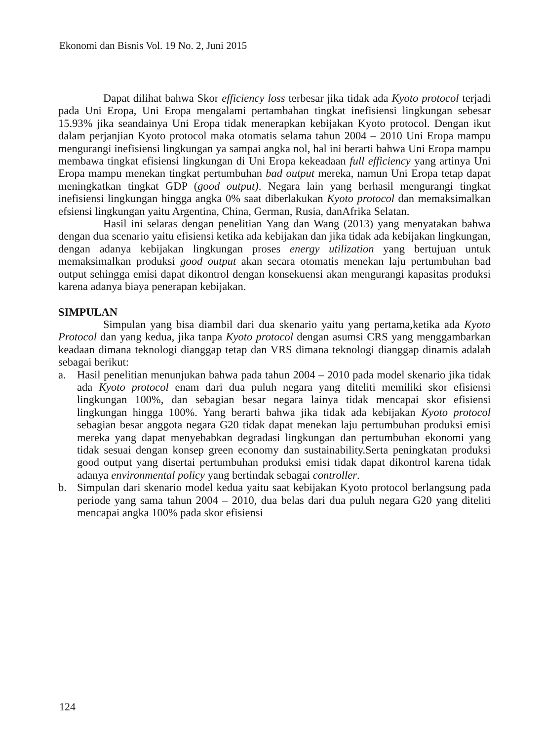Ekonomi dan Bisnis Vol. 19 No. 2, Juni 2015
Dapat dilihat bahwa Skor efficiency loss terbesar jika tidak ada Kyoto protocol terjadi pada Uni Eropa, Uni Eropa mengalami pertambahan tingkat inefisiensi lingkungan sebesar 15.93% jika seandainya Uni Eropa tidak menerapkan kebijakan Kyoto protocol. Dengan ikut dalam perjanjian Kyoto protocol maka otomatis selama tahun 2004 – 2010 Uni Eropa mampu mengurangi inefisiensi lingkungan ya sampai angka nol, hal ini berarti bahwa Uni Eropa mampu membawa tingkat efisiensi lingkungan di Uni Eropa kekeadaan full efficiency yang artinya Uni Eropa mampu menekan tingkat pertumbuhan bad output mereka, namun Uni Eropa tetap dapat meningkatkan tingkat GDP (good output). Negara lain yang berhasil mengurangi tingkat inefisiensi lingkungan hingga angka 0% saat diberlakukan Kyoto protocol dan memaksimalkan efsiensi lingkungan yaitu Argentina, China, German, Rusia, danAfrika Selatan.
Hasil ini selaras dengan penelitian Yang dan Wang (2013) yang menyatakan bahwa dengan dua scenario yaitu efisiensi ketika ada kebijakan dan jika tidak ada kebijakan lingkungan, dengan adanya kebijakan lingkungan proses energy utilization yang bertujuan untuk memaksimalkan produksi good output akan secara otomatis menekan laju pertumbuhan bad output sehingga emisi dapat dikontrol dengan konsekuensi akan mengurangi kapasitas produksi karena adanya biaya penerapan kebijakan.
SIMPULAN
Simpulan yang bisa diambil dari dua skenario yaitu yang pertama,ketika ada Kyoto Protocol dan yang kedua, jika tanpa Kyoto protocol dengan asumsi CRS yang menggambarkan keadaan dimana teknologi dianggap tetap dan VRS dimana teknologi dianggap dinamis adalah sebagai berikut:
a. Hasil penelitian menunjukan bahwa pada tahun 2004 – 2010 pada model skenario jika tidak ada Kyoto protocol enam dari dua puluh negara yang diteliti memiliki skor efisiensi lingkungan 100%, dan sebagian besar negara lainya tidak mencapai skor efisiensi lingkungan hingga 100%. Yang berarti bahwa jika tidak ada kebijakan Kyoto protocol sebagian besar anggota negara G20 tidak dapat menekan laju pertumbuhan produksi emisi mereka yang dapat menyebabkan degradasi lingkungan dan pertumbuhan ekonomi yang tidak sesuai dengan konsep green economy dan sustainability.Serta peningkatan produksi good output yang disertai pertumbuhan produksi emisi tidak dapat dikontrol karena tidak adanya environmental policy yang bertindak sebagai controller.
b. Simpulan dari skenario model kedua yaitu saat kebijakan Kyoto protocol berlangsung pada periode yang sama tahun 2004 – 2010, dua belas dari dua puluh negara G20 yang diteliti mencapai angka 100% pada skor efisiensi
124